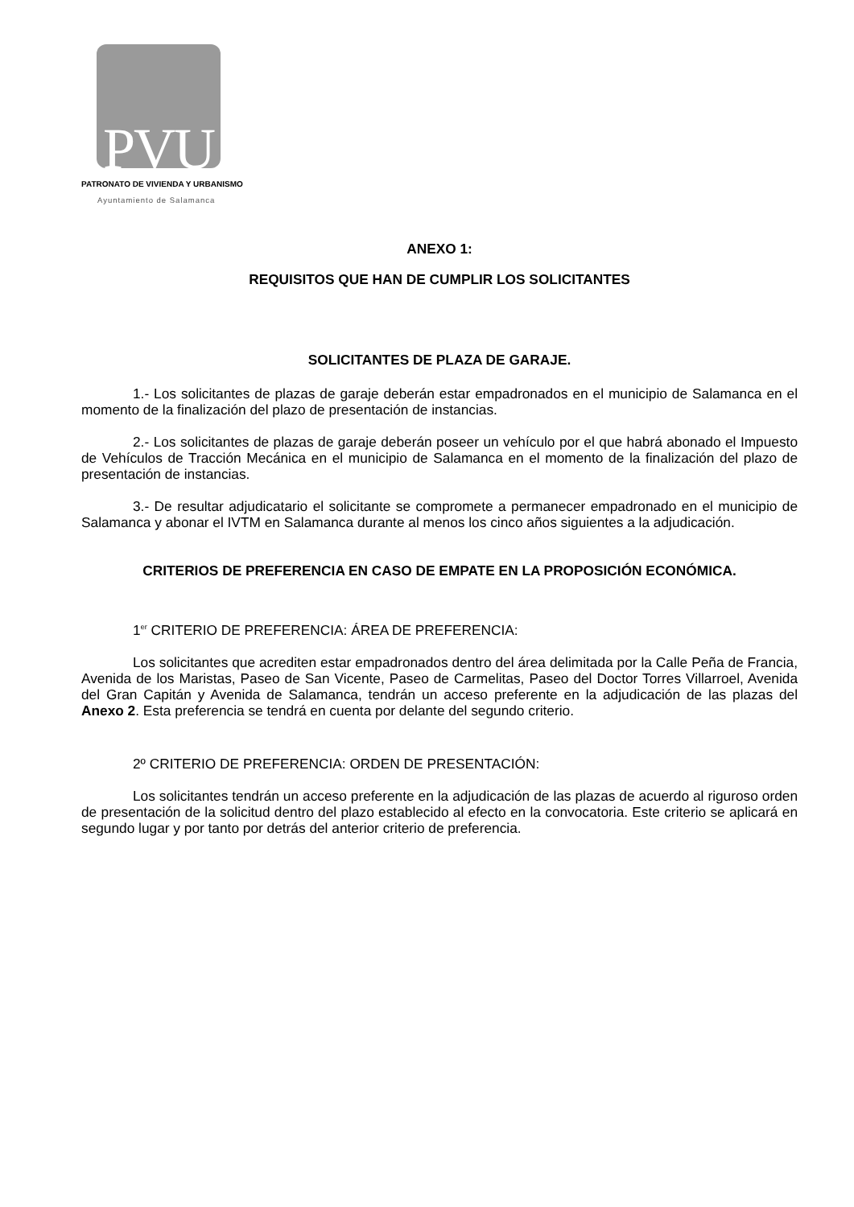PVU
PATRONATO DE VIVIENDA Y URBANISMO
Ayuntamiento de Salamanca
ANEXO 1:
REQUISITOS QUE HAN DE CUMPLIR LOS SOLICITANTES
SOLICITANTES DE PLAZA DE GARAJE.
1.- Los solicitantes de plazas de garaje deberán estar empadronados en el municipio de Salamanca en el momento de la finalización del plazo de presentación de instancias.
2.- Los solicitantes de plazas de garaje deberán poseer un vehículo por el que habrá abonado el Impuesto de Vehículos de Tracción Mecánica en el municipio de Salamanca en el momento de la finalización del plazo de presentación de instancias.
3.- De resultar adjudicatario el solicitante se compromete a permanecer empadronado en el municipio de Salamanca y abonar el IVTM en Salamanca durante al menos los cinco años siguientes a la adjudicación.
CRITERIOS DE PREFERENCIA EN CASO DE EMPATE EN LA PROPOSICIÓN ECONÓMICA.
1<sup>er</sup> CRITERIO DE PREFERENCIA: ÁREA DE PREFERENCIA:
Los solicitantes que acrediten estar empadronados dentro del área delimitada por la Calle Peña de Francia, Avenida de los Maristas, Paseo de San Vicente, Paseo de Carmelitas, Paseo del Doctor Torres Villarroel, Avenida del Gran Capitán y Avenida de Salamanca, tendrán un acceso preferente en la adjudicación de las plazas del Anexo 2. Esta preferencia se tendrá en cuenta por delante del segundo criterio.
2º CRITERIO DE PREFERENCIA: ORDEN DE PRESENTACIÓN:
Los solicitantes tendrán un acceso preferente en la adjudicación de las plazas de acuerdo al riguroso orden de presentación de la solicitud dentro del plazo establecido al efecto en la convocatoria. Este criterio se aplicará en segundo lugar y por tanto por detrás del anterior criterio de preferencia.